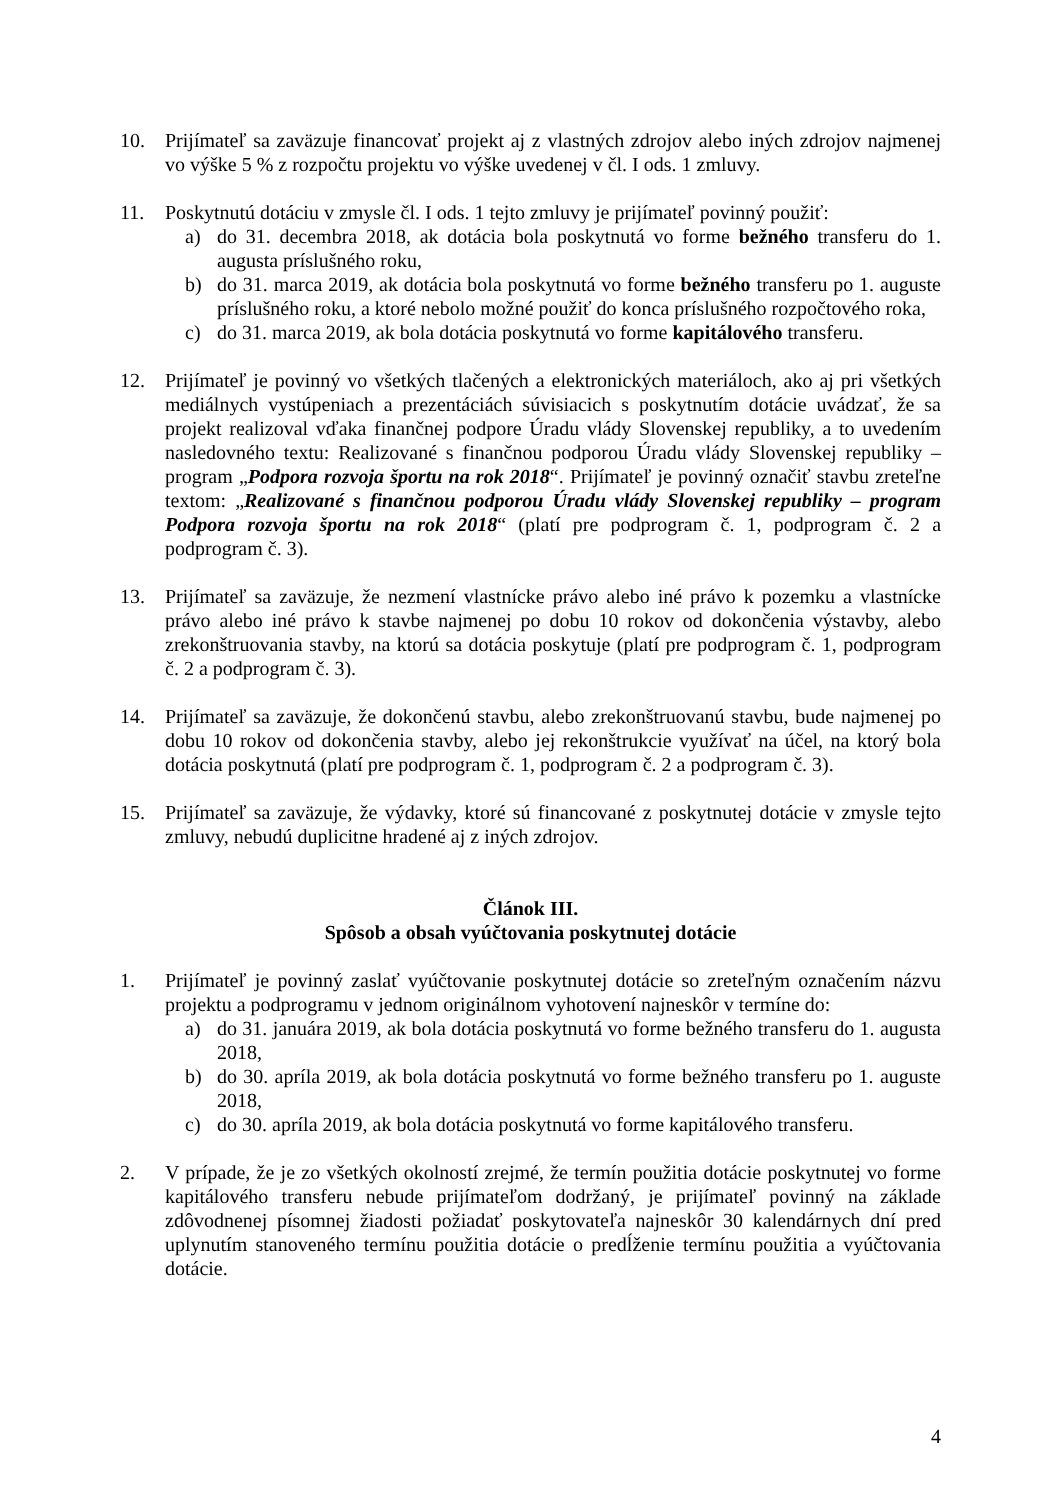10. Prijímateľ sa zaväzuje financovať projekt aj z vlastných zdrojov alebo iných zdrojov najmenej vo výške 5 % z rozpočtu projektu vo výške uvedenej v čl. I ods. 1 zmluvy.
11. Poskytnutú dotáciu v zmysle čl. I ods. 1 tejto zmluvy je prijímateľ povinný použiť:
a) do 31. decembra 2018, ak dotácia bola poskytnutá vo forme bežného transferu do 1. augusta príslušného roku,
b) do 31. marca 2019, ak dotácia bola poskytnutá vo forme bežného transferu po 1. auguste príslušného roku, a ktoré nebolo možné použiť do konca príslušného rozpočtového roka,
c) do 31. marca 2019, ak bola dotácia poskytnutá vo forme kapitálového transferu.
12. Prijímateľ je povinný vo všetkých tlačených a elektronických materiáloch, ako aj pri všetkých mediálnych vystúpeniach a prezentáciách súvisiacich s poskytnutím dotácie uvádzať, že sa projekt realizoval vďaka finančnej podpore Úradu vlády Slovenskej republiky, a to uvedením nasledovného textu: Realizované s finančnou podporou Úradu vlády Slovenskej republiky – program „Podpora rozvoja športu na rok 2018“. Prijímateľ je povinný označiť stavbu zreteľne textom: „Realizované s finančnou podporou Úradu vlády Slovenskej republiky – program Podpora rozvoja športu na rok 2018“ (platí pre podprogram č. 1, podprogram č. 2 a podprogram č. 3).
13. Prijímateľ sa zaväzuje, že nezmení vlastnícke právo alebo iné právo k pozemku a vlastnícke právo alebo iné právo k stavbe najmenej po dobu 10 rokov od dokončenia výstavby, alebo zrekonštruovania stavby, na ktorú sa dotácia poskytuje (platí pre podprogram č. 1, podprogram č. 2 a podprogram č. 3).
14. Prijímateľ sa zaväzuje, že dokončenú stavbu, alebo zrekonštruovanú stavbu, bude najmenej po dobu 10 rokov od dokončenia stavby, alebo jej rekonštrukcie využívať na účel, na ktorý bola dotácia poskytnutá (platí pre podprogram č. 1, podprogram č. 2 a podprogram č. 3).
15. Prijímateľ sa zaväzuje, že výdavky, ktoré sú financované z poskytnutej dotácie v zmysle tejto zmluvy, nebudú duplicitne hradené aj z iných zdrojov.
Článok III.
Spôsob a obsah vyúčtovania poskytnutej dotácie
1. Prijímateľ je povinný zaslať vyúčtovanie poskytnutej dotácie so zreteľným označením názvu projektu a podprogramu v jednom originálnom vyhotovení najneskôr v termíne do:
a) do 31. januára 2019, ak bola dotácia poskytnutá vo forme bežného transferu do 1. augusta 2018,
b) do 30. apríla 2019, ak bola dotácia poskytnutá vo forme bežného transferu po 1. auguste 2018,
c) do 30. apríla 2019, ak bola dotácia poskytnutá vo forme kapitálového transferu.
2. V prípade, že je zo všetkých okolností zrejmé, že termín použitia dotácie poskytnutej vo forme kapitálového transferu nebude prijímateľom dodržaný, je prijímateľ povinný na základe zdôvodnenej písomnej žiadosti požiadať poskytovateľa najneskôr 30 kalendárnych dní pred uplynutím stanoveného termínu použitia dotácie o predĺženie termínu použitia a vyúčtovania dotácie.
4